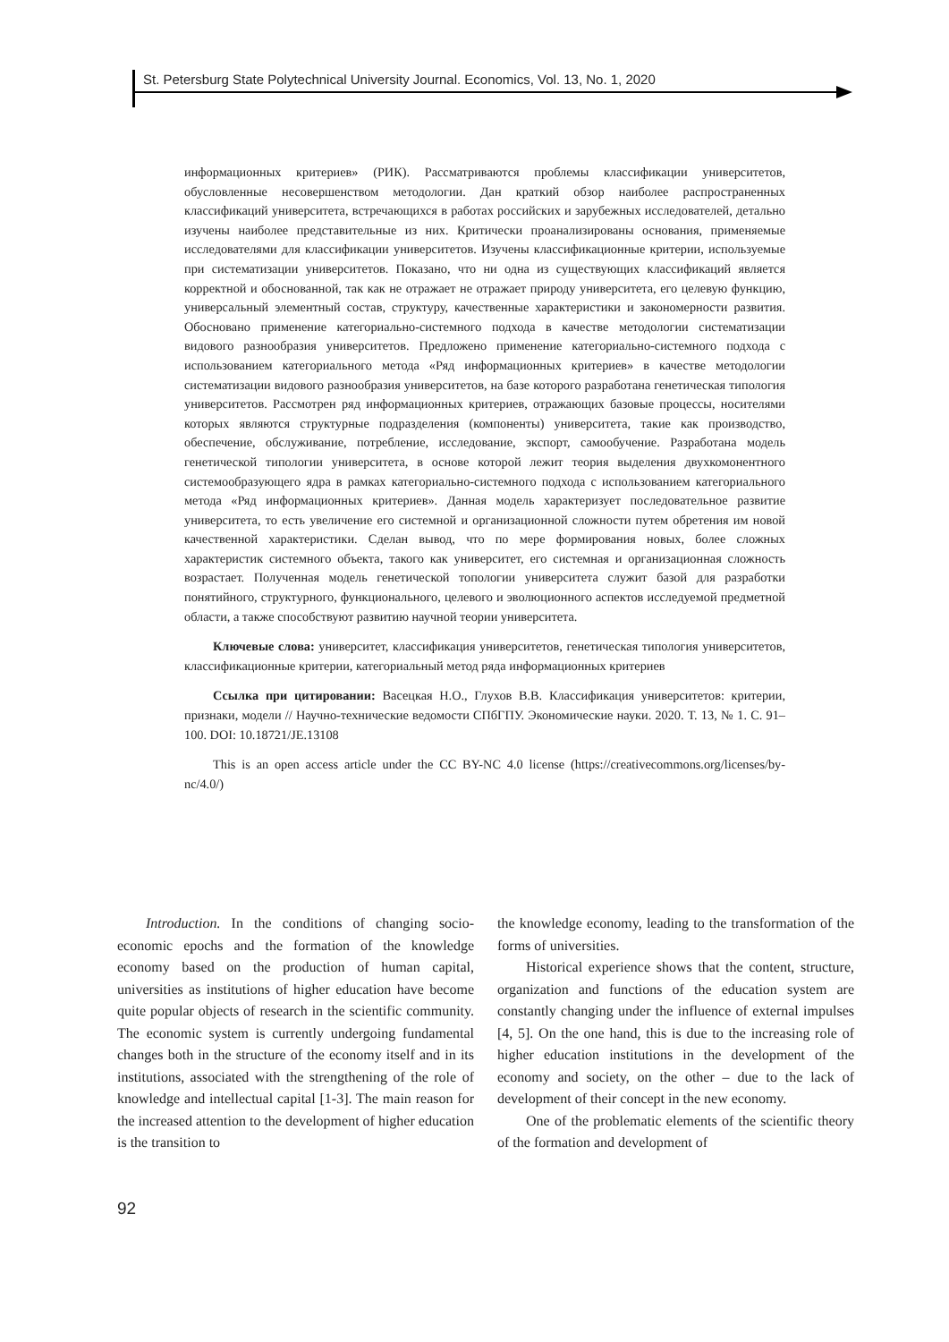St. Petersburg State Polytechnical University Journal. Economics, Vol. 13, No. 1, 2020
информационных критериев» (РИК). Рассматриваются проблемы классификации университетов, обусловленные несовершенством методологии. Дан краткий обзор наиболее распространенных классификаций университета, встречающихся в работах российских и зарубежных исследователей, детально изучены наиболее представительные из них. Критически проанализированы основания, применяемые исследователями для классификации университетов. Изучены классификационные критерии, используемые при систематизации университетов. Показано, что ни одна из существующих классификаций является корректной и обоснованной, так как не отражает не отражает природу университета, его целевую функцию, универсальный элементный состав, структуру, качественные характеристики и закономерности развития. Обосновано применение категориально-системного подхода в качестве методологии систематизации видового разнообразия университетов. Предложено применение категориально-системного подхода с использованием категориального метода «Ряд информационных критериев» в качестве методологии систематизации видового разнообразия университетов, на базе которого разработана генетическая типология университетов. Рассмотрен ряд информационных критериев, отражающих базовые процессы, носителями которых являются структурные подразделения (компоненты) университета, такие как производство, обеспечение, обслуживание, потребление, исследование, экспорт, самообучение. Разработана модель генетической типологии университета, в основе которой лежит теория выделения двухкомонентного системообразующего ядра в рамках категориально-системного подхода с использованием категориального метода «Ряд информационных критериев». Данная модель характеризует последовательное развитие университета, то есть увеличение его системной и организационной сложности путем обретения им новой качественной характеристики. Сделан вывод, что по мере формирования новых, более сложных характеристик системного объекта, такого как университет, его системная и организационная сложность возрастает. Полученная модель генетической топологии университета служит базой для разработки понятийного, структурного, функционального, целевого и эволюционного аспектов исследуемой предметной области, а также способствуют развитию научной теории университета.
Ключевые слова: университет, классификация университетов, генетическая типология университетов, классификационные критерии, категориальный метод ряда информационных критериев
Ссылка при цитировании: Васецкая Н.О., Глухов В.В. Классификация университетов: критерии, признаки, модели // Научно-технические ведомости СПбГПУ. Экономические науки. 2020. Т. 13, № 1. С. 91–100. DOI: 10.18721/JE.13108
This is an open access article under the CC BY-NC 4.0 license (https://creativecommons.org/licenses/by-nc/4.0/)
Introduction. In the conditions of changing socio-economic epochs and the formation of the knowledge economy based on the production of human capital, universities as institutions of higher education have become quite popular objects of research in the scientific community. The economic system is currently undergoing fundamental changes both in the structure of the economy itself and in its institutions, associated with the strengthening of the role of knowledge and intellectual capital [1-3]. The main reason for the increased attention to the development of higher education is the transition to
the knowledge economy, leading to the transformation of the forms of universities.
Historical experience shows that the content, structure, organization and functions of the education system are constantly changing under the influence of external impulses [4, 5]. On the one hand, this is due to the increasing role of higher education institutions in the development of the economy and society, on the other – due to the lack of development of their concept in the new economy.
One of the problematic elements of the scientific theory of the formation and development of
92